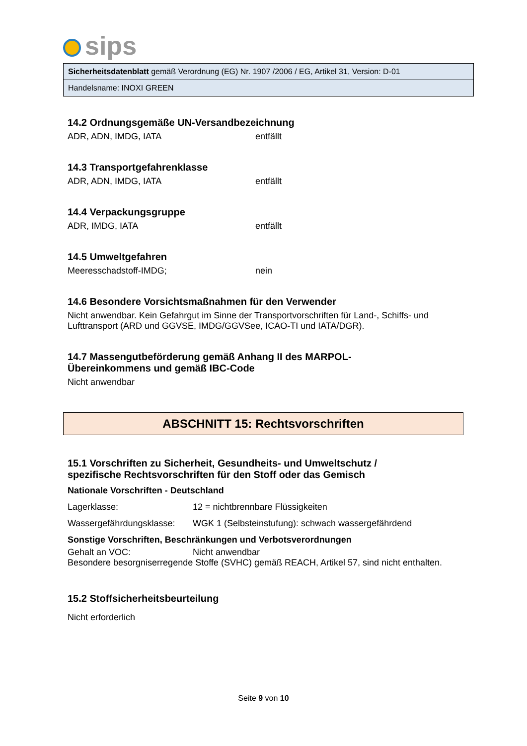sips
Sicherheitsdatenblatt gemäß Verordnung (EG) Nr. 1907 /2006 / EG, Artikel 31, Version: D-01
Handelsname: INOXI GREEN
14.2 Ordnungsgemäße UN-Versandbezeichnung
ADR, ADN, IMDG, IATA entfällt
14.3 Transportgefahrenklasse
ADR, ADN, IMDG, IATA entfällt
14.4 Verpackungsgruppe
ADR, IMDG, IATA entfällt
14.5 Umweltgefahren
Meeresschadstoff-IMDG; nein
14.6 Besondere Vorsichtsmaßnahmen für den Verwender
Nicht anwendbar. Kein Gefahrgut im Sinne der Transportvorschriften für Land-, Schiffs- und Lufttransport (ARD und GGVSE, IMDG/GGVSee, ICAO-TI und IATA/DGR).
14.7 Massengutbeförderung gemäß Anhang II des MARPOL-
Übereinkommens und gemäß IBC-Code
Nicht anwendbar
ABSCHNITT 15: Rechtsvorschriften
15.1 Vorschriften zu Sicherheit, Gesundheits- und Umweltschutz /
spezifische Rechtsvorschriften für den Stoff oder das Gemisch
Nationale Vorschriften - Deutschland
Lagerklasse: 12 = nichtbrennbare Flüssigkeiten
Wassergefährdungsklasse:
WGK 1 (Selbsteinstufung): schwach wassergefährdend
Sonstige Vorschriften, Beschränkungen und Verbotsverordnungen
Gehalt an VOC: Nicht anwendbar
Besondere besorgniserregende Stoffe (SVHC) gemäß REACH, Artikel 57, sind nicht enthalten.
15.2 Stoffsicherheitsbeurteilung
Nicht erforderlich
Seite 9 von 10